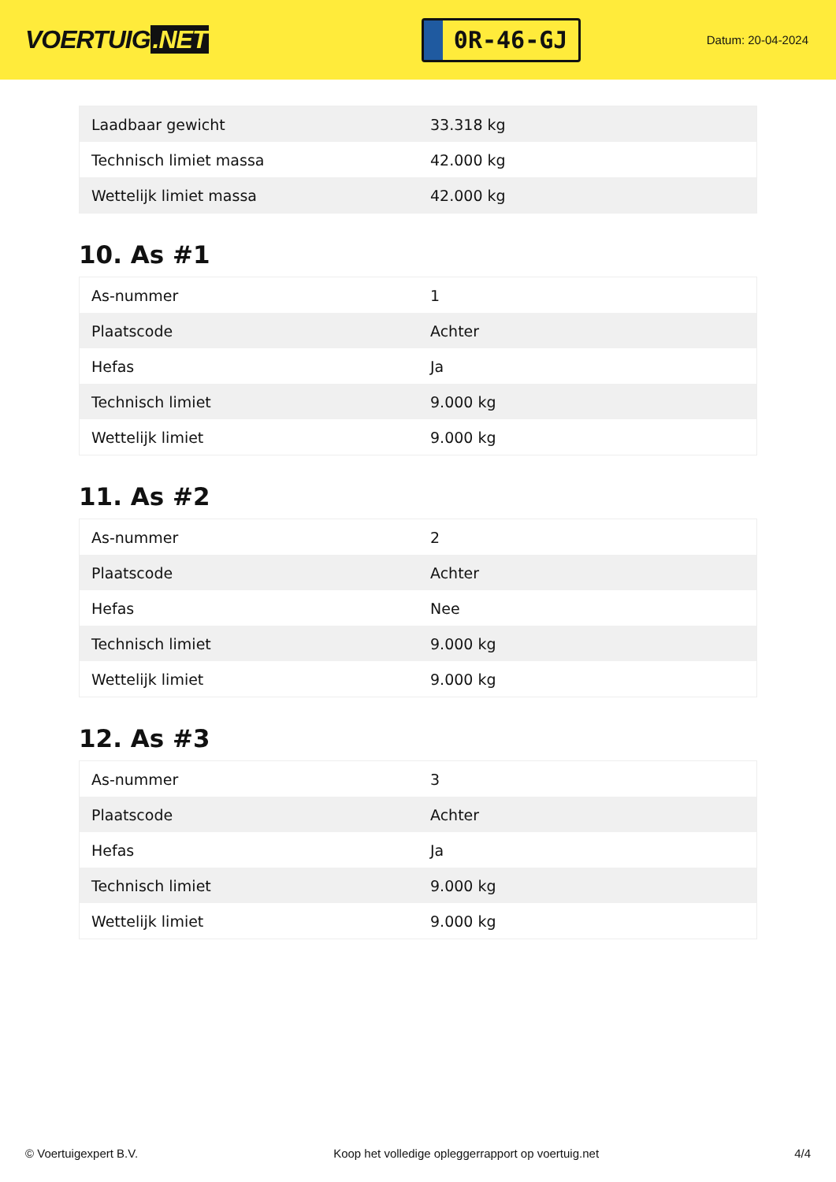VOERTUIG.NET
0R-46-GJ
Datum: 20-04-2024
| Laadbaar gewicht | 33.318 kg |
| Technisch limiet massa | 42.000 kg |
| Wettelijk limiet massa | 42.000 kg |
10. As #1
| As-nummer | 1 |
| Plaatscode | Achter |
| Hefas | Ja |
| Technisch limiet | 9.000 kg |
| Wettelijk limiet | 9.000 kg |
11. As #2
| As-nummer | 2 |
| Plaatscode | Achter |
| Hefas | Nee |
| Technisch limiet | 9.000 kg |
| Wettelijk limiet | 9.000 kg |
12. As #3
| As-nummer | 3 |
| Plaatscode | Achter |
| Hefas | Ja |
| Technisch limiet | 9.000 kg |
| Wettelijk limiet | 9.000 kg |
© Voertuigexpert B.V. Koop het volledige opleggerrapport op voertuig.net 4/4